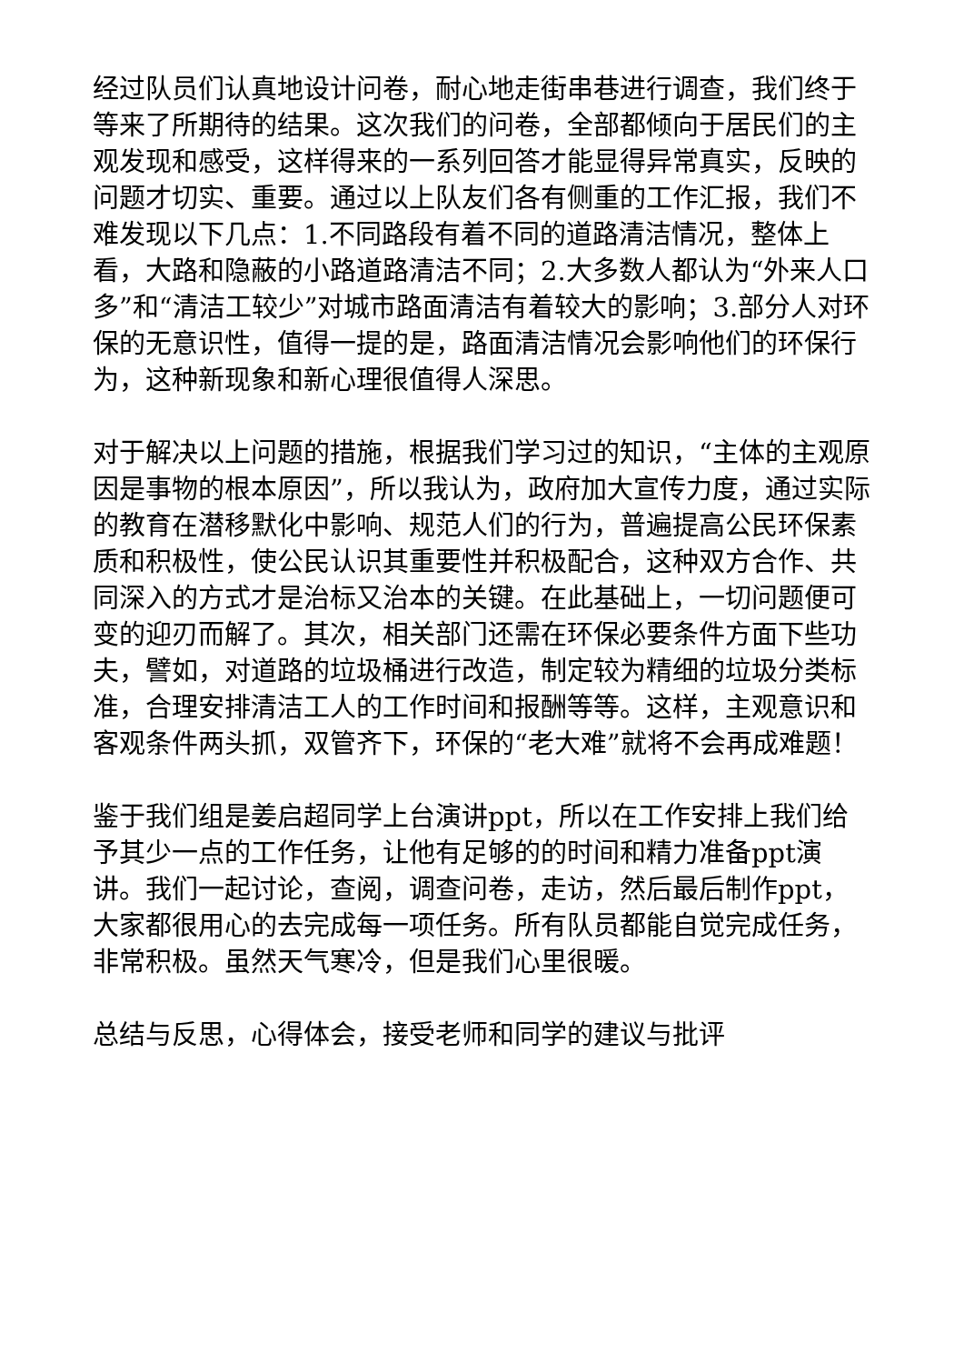经过队员们认真地设计问卷，耐心地走街串巷进行调查，我们终于等来了所期待的结果。这次我们的问卷，全部都倾向于居民们的主观发现和感受，这样得来的一系列回答才能显得异常真实，反映的问题才切实、重要。通过以上队友们各有侧重的工作汇报，我们不难发现以下几点：1.不同路段有着不同的道路清洁情况，整体上看，大路和隐蔽的小路道路清洁不同；2.大多数人都认为“外来人口多”和“清洁工较少”对城市路面清洁有着较大的影响；3.部分人对环保的无意识性，值得一提的是，路面清洁情况会影响他们的环保行为，这种新现象和新心理很值得人深思。
对于解决以上问题的措施，根据我们学习过的知识，“主体的主观原因是事物的根本原因”，所以我认为，政府加大宣传力度，通过实际的教育在潜移默化中影响、规范人们的行为，普遍提高公民环保素质和积极性，使公民认识其重要性并积极配合，这种双方合作、共同深入的方式才是治标又治本的关键。在此基础上，一切问题便可变的迎刃而解了。其次，相关部门还需在环保必要条件方面下些功夫，譬如，对道路的垃圾桶进行改造，制定较为精细的垃圾分类标准，合理安排清洁工人的工作时间和报酬等等。这样，主观意识和客观条件两头抓，双管齐下，环保的“老大难”就将不会再成难题！
鉴于我们组是姜启超同学上台演讲ppt，所以在工作安排上我们给予其少一点的工作任务，让他有足够的的时间和精力准备ppt演讲。我们一起讨论，查阅，调查问卷，走访，然后最后制作ppt，大家都很用心的去完成每一项任务。所有队员都能自觉完成任务，非常积极。虽然天气寒冷，但是我们心里很暖。
总结与反思，心得体会，接受老师和同学的建议与批评